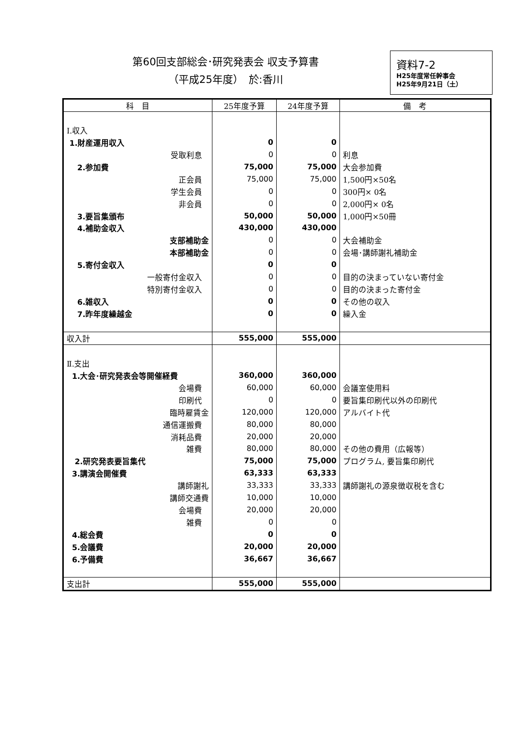第60回支部総会･研究発表会 収支予算書
（平成25年度）　於:香川
資料7-2
H25年度常任幹事会
H25年9月21日（土）
| 科 目 | 25年度予算 | 24年度予算 | 備 考 |
| --- | --- | --- | --- |
| Ⅰ.収入 | | | |
| 1.財産運用収入 | 0 | 0 | |
| 受取利息 | 0 | 0 | 利息 |
| 2.参加費 | 75,000 | 75,000 | 大会参加費 |
| 正会員 | 75,000 | 75,000 | 1,500円×50名 |
| 学生会員 | 0 | 0 | 300円× 0名 |
| 非会員 | 0 | 0 | 2,000円× 0名 |
| 3.要旨集頒布 | 50,000 | 50,000 | 1,000円×50冊 |
| 4.補助金収入 | 430,000 | 430,000 | |
| 支部補助金 | 0 | 0 | 大会補助金 |
| 本部補助金 | 0 | 0 | 会場･講師謝礼補助金 |
| 5.寄付金収入 | 0 | 0 | |
| 一般寄付金収入 | 0 | 0 | 目的の決まっていない寄付金 |
| 特別寄付金収入 | 0 | 0 | 目的の決まった寄付金 |
| 6.雑収入 | 0 | 0 | その他の収入 |
| 7.昨年度繰越金 | 0 | 0 | 繰入金 |
| 収入計 | 555,000 | 555,000 | |
| Ⅱ.支出 | | | |
| 1.大会･研究発表会等開催経費 | 360,000 | 360,000 | |
| 会場費 | 60,000 | 60,000 | 会議室使用料 |
| 印刷代 | 0 | 0 | 要旨集印刷代以外の印刷代 |
| 臨時雇賃金 | 120,000 | 120,000 | アルバイト代 |
| 通信運搬費 | 80,000 | 80,000 | |
| 消耗品費 | 20,000 | 20,000 | |
| 雑費 | 80,000 | 80,000 | その他の費用（広報等） |
| 2.研究発表要旨集代 | 75,000 | 75,000 | プログラム, 要旨集印刷代 |
| 3.講演会開催費 | 63,333 | 63,333 | |
| 講師謝礼 | 33,333 | 33,333 | 講師謝礼の源泉徴収税を含む |
| 講師交通費 | 10,000 | 10,000 | |
| 会場費 | 20,000 | 20,000 | |
| 雑費 | 0 | 0 | |
| 4.総会費 | 0 | 0 | |
| 5.会議費 | 20,000 | 20,000 | |
| 6.予備費 | 36,667 | 36,667 | |
| 支出計 | 555,000 | 555,000 | |